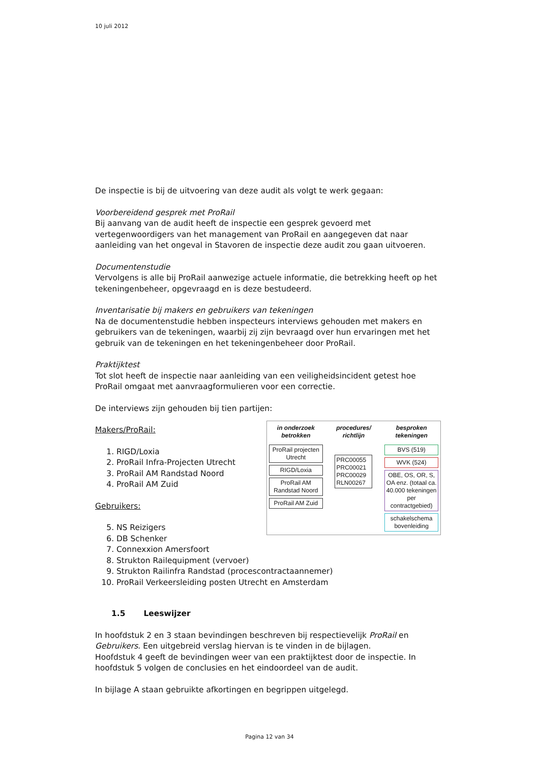10 juli 2012
De inspectie is bij de uitvoering van deze audit als volgt te werk gegaan:
Voorbereidend gesprek met ProRail
Bij aanvang van de audit heeft de inspectie een gesprek gevoerd met vertegenwoordigers van het management van ProRail en aangegeven dat naar aanleiding van het ongeval in Stavoren de inspectie deze audit zou gaan uitvoeren.
Documentenstudie
Vervolgens is alle bij ProRail aanwezige actuele informatie, die betrekking heeft op het tekeningenbeheer, opgevraagd en is deze bestudeerd.
Inventarisatie bij makers en gebruikers van tekeningen
Na de documentenstudie hebben inspecteurs interviews gehouden met makers en gebruikers van de tekeningen, waarbij zij zijn bevraagd over hun ervaringen met het gebruik van de tekeningen en het tekeningenbeheer door ProRail.
Praktijktest
Tot slot heeft de inspectie naar aanleiding van een veiligheidsincident getest hoe ProRail omgaat met aanvraagformulieren voor een correctie.
De interviews zijn gehouden bij tien partijen:
in onderzoek betrokken
ProRail projecten Utrecht
RIGD/Loxia
ProRail AM Randstad Noord
ProRail AM Zuid
procedures/ richtlijn
PRC00055 PRC00021 PRC00029 RLN00267
besproken tekeningen
BVS (519)
WVK (524)
OBE, OS, OR, S, OA enz. (totaal ca. 40.000 tekeningen per contractgebied)
schakelschema bovenleiding
Makers/ProRail:
1. RIGD/Loxia
2. ProRail Infra-Projecten Utrecht
3. ProRail AM Randstad Noord
4. ProRail AM Zuid
Gebruikers:
5. NS Reizigers
6. DB Schenker
7. Connexxion Amersfoort
8. Strukton Railequipment (vervoer)
9. Strukton Railinfra Randstad (procescontractaannemer)
10. ProRail Verkeersleiding posten Utrecht en Amsterdam
1.5 Leeswijzer
In hoofdstuk 2 en 3 staan bevindingen beschreven bij respectievelijk ProRail en Gebruikers. Een uitgebreid verslag hiervan is te vinden in de bijlagen.
Hoofdstuk 4 geeft de bevindingen weer van een praktijktest door de inspectie. In hoofdstuk 5 volgen de conclusies en het eindoordeel van de audit.
In bijlage A staan gebruikte afkortingen en begrippen uitgelegd.
Pagina 12 van 34